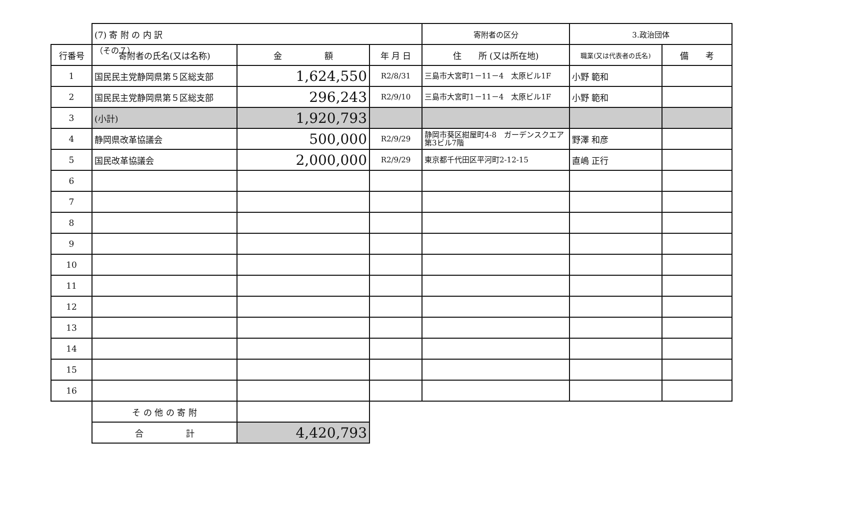（その７）
| | (7) 寄 附 の 内 訳 | | | 寄附者の区分 | 3.政治団体 | |
| 行番号 | 寄附者の氏名(又は名称) | 金 額 | 年 月 日 | 住 所 (又は所在地) | 職業(又は代表者の氏名) | 備 考 |
| 1 | 国民民主党静岡県第５区総支部 | 1,624,550 | R2/8/31 | 三島市大宮町1－11－4 太原ビル1F | 小野 範和 | |
| 2 | 国民民主党静岡県第５区総支部 | 296,243 | R2/9/10 | 三島市大宮町1－11－4 太原ビル1F | 小野 範和 | |
| 3 | (小計) | 1,920,793 | | | | |
| 4 | 静岡県改革協議会 | 500,000 | R2/9/29 | 静岡市葵区紺屋町4-8 ガーデンスクエア第3ビル7階 | 野澤 和彦 | |
| 5 | 国民改革協議会 | 2,000,000 | R2/9/29 | 東京都千代田区平河町2-12-15 | 直嶋 正行 | |
| 6 | | | | | | |
| 7 | | | | | | |
| 8 | | | | | | |
| 9 | | | | | | |
| 10 | | | | | | |
| 11 | | | | | | |
| 12 | | | | | | |
| 13 | | | | | | |
| 14 | | | | | | |
| 15 | | | | | | |
| 16 | | | | | | |
| | そ の 他 の 寄 附 | | | | | |
| | 合 計 | 4,420,793 | | | | |